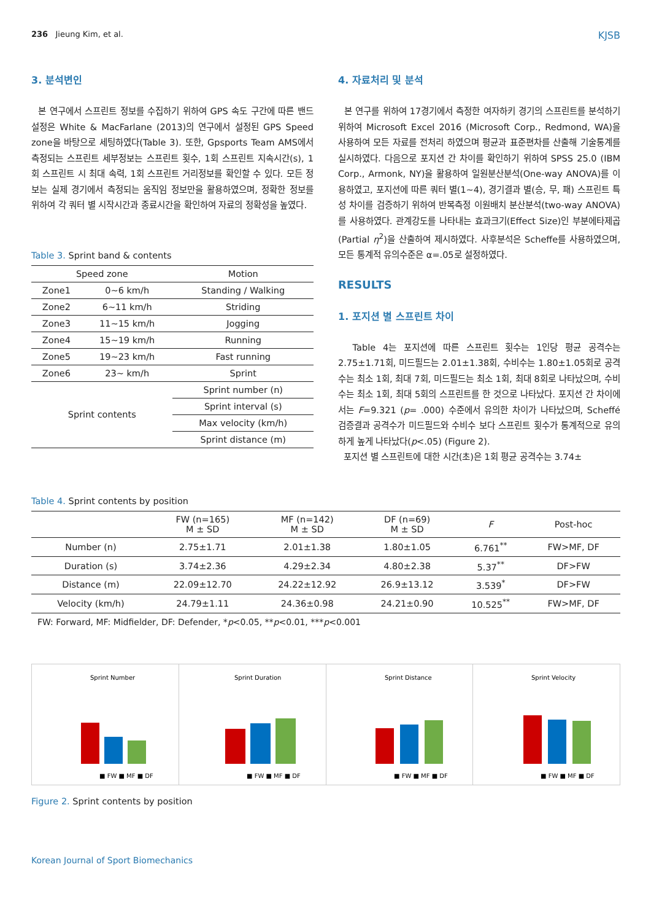236 Jieung Kim, et al. KJSB
3. 분석변인
본 연구에서 스프린트 정보를 수집하기 위하여 GPS 속도 구간에 따른 밴드설정은 White & MacFarlane (2013)의 연구에서 설정된 GPS Speed zone을 바탕으로 세팅하였다(Table 3). 또한, Gpsports Team AMS에서 측정되는 스프린트 세부정보는 스프린트 횟수, 1회 스프린트 지속시간(s), 1회 스프린트 시 최대 속력, 1회 스프린트 거리정보를 확인할 수 있다. 모든 정보는 실제 경기에서 측정되는 움직임 정보만을 활용하였으며, 정확한 정보를 위하여 각 쿼터 별 시작시간과 종료시간을 확인하여 자료의 정확성을 높였다.
Table 3. Sprint band & contents
| Speed zone | | Motion |
| --- | --- | --- |
| Zone1 | 0~6 km/h | Standing / Walking |
| Zone2 | 6~11 km/h | Striding |
| Zone3 | 11~15 km/h | Jogging |
| Zone4 | 15~19 km/h | Running |
| Zone5 | 19~23 km/h | Fast running |
| Zone6 | 23~ km/h | Sprint |
| Sprint contents | | Sprint number (n) |
| | | Sprint interval (s) |
| | | Max velocity (km/h) |
| | | Sprint distance (m) |
4. 자료처리 및 분석
본 연구를 위하여 17경기에서 측정한 여자하키 경기의 스프린트를 분석하기 위하여 Microsoft Excel 2016 (Microsoft Corp., Redmond, WA)을 사용하여 모든 자료를 전처리 하였으며 평균과 표준편차를 산출해 기술통계를 실시하였다. 다음으로 포지션 간 차이를 확인하기 위하여 SPSS 25.0 (IBM Corp., Armonk, NY)을 활용하여 일원분산분석(One-way ANOVA)를 이용하였고, 포지션에 따른 쿼터 별(1~4), 경기결과 별(승, 무, 패) 스프린트 특성 차이를 검증하기 위하여 반복측정 이원배치 분산분석(two-way ANOVA)를 사용하였다. 관계강도를 나타내는 효과크기(Effect Size)인 부분에타제곱(Partial η<sup>2</sup>)을 산출하여 제시하였다. 사후분석은 Scheffe를 사용하였으며, 모든 통계적 유의수준은 α=.05로 설정하였다.
RESULTS
1. 포지션 별 스프린트 차이
Table 4는 포지션에 따른 스프린트 횟수는 1인당 평균 공격수는 2.75±1.71회, 미드필드는 2.01±1.38회, 수비수는 1.80±1.05회로 공격수는 최소 1회, 최대 7회, 미드필드는 최소 1회, 최대 8회로 나타났으며, 수비수는 최소 1회, 최대 5회의 스프린트를 한 것으로 나타났다. 포지션 간 차이에서는 F=9.321 (p= .000) 수준에서 유의한 차이가 나타났으며, Scheffé 검증결과 공격수가 미드필드와 수비수 보다 스프린트 횟수가 통계적으로 유의하게 높게 나타났다(p<.05) (Figure 2).
포지션 별 스프린트에 대한 시간(초)은 1회 평균 공격수는 3.74±
Table 4. Sprint contents by position
| | FW (n=165) M ± SD | MF (n=142) M ± SD | DF (n=69) M ± SD | F | Post-hoc |
| --- | --- | --- | --- | --- | --- |
| Number (n) | 2.75±1.71 | 2.01±1.38 | 1.80±1.05 | 6.761<sup>**</sup> | FW>MF, DF |
| Duration (s) | 3.74±2.36 | 4.29±2.34 | 4.80±2.38 | 5.37<sup>**</sup> | DF>FW |
| Distance (m) | 22.09±12.70 | 24.22±12.92 | 26.9±13.12 | 3.539<sup>*</sup> | DF>FW |
| Velocity (km/h) | 24.79±1.11 | 24.36±0.98 | 24.21±0.90 | 10.525<sup>**</sup> | FW>MF, DF |
FW: Forward, MF: Midfielder, DF: Defender, *p<0.05, **p<0.01, ***p<0.001
Sprint Number
■ FW ■ MF ■ DF
Sprint Duration
■ FW ■ MF ■ DF
Sprint Distance
■ FW ■ MF ■ DF
Sprint Velocity
■ FW ■ MF ■ DF
Figure 2. Sprint contents by position
Korean Journal of Sport Biomechanics